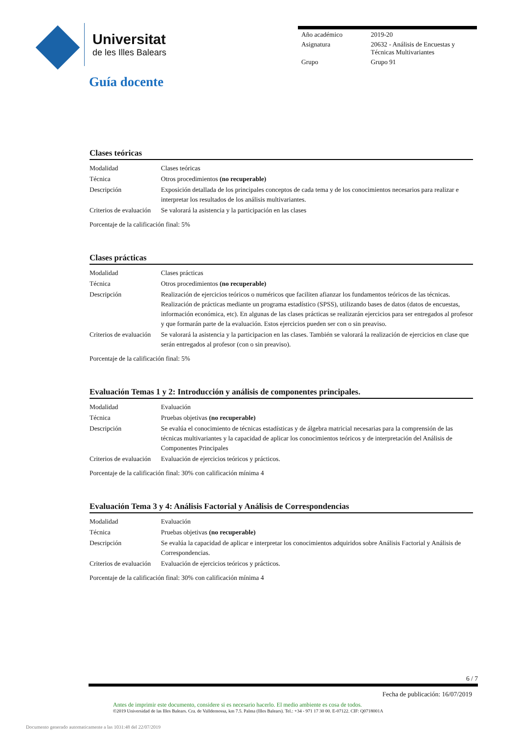Universitat
de les Illes Balears
| Año académico | 2019-20 |
| Asignatura | 20632 - Análisis de Encuestas y Técnicas Multivariantes |
| Grupo | Grupo 91 |
Guía docente
Clases teóricas
| Modalidad | Clases teóricas |
| Técnica | Otros procedimientos (no recuperable) |
| Descripción | Exposición detallada de los principales conceptos de cada tema y de los conocimientos necesarios para realizar e interpretar los resultados de los análisis multivariantes. |
| Criterios de evaluación | Se valorará la asistencia y la participación en las clases |
Porcentaje de la calificación final: 5%
Clases prácticas
| Modalidad | Clases prácticas |
| Técnica | Otros procedimientos (no recuperable) |
| Descripción | Realización de ejercicios teóricos o numéricos que faciliten afianzar los fundamentos teóricos de las técnicas. Realización de prácticas mediante un programa estadístico (SPSS), utilizando bases de datos (datos de encuestas, información económica, etc). En algunas de las clases prácticas se realizarán ejercicios para ser entregados al profesor y que formarán parte de la evaluación. Estos ejercicios pueden ser con o sin preaviso. |
| Criterios de evaluación | Se valorará la asistencia y la participacion en las clases. También se valorará la realización de ejercicios en clase que serán entregados al profesor (con o sin preaviso). |
Porcentaje de la calificación final: 5%
Evaluación Temas 1 y 2: Introducción y análisis de componentes principales.
| Modalidad | Evaluación |
| Técnica | Pruebas objetivas (no recuperable) |
| Descripción | Se evalúa el conocimiento de técnicas estadísticas y de álgebra matricial necesarias para la comprensión de las técnicas multivariantes y la capacidad de aplicar los conocimientos teóricos y de interpretación del Análisis de Componentes Principales |
| Criterios de evaluación | Evaluación de ejercicios teóricos y prácticos. |
Porcentaje de la calificación final: 30% con calificación mínima 4
Evaluación Tema 3 y 4: Análisis Factorial y Análisis de Correspondencias
| Modalidad | Evaluación |
| Técnica | Pruebas objetivas (no recuperable) |
| Descripción | Se evalúa la capacidad de aplicar e interpretar los conocimientos adquiridos sobre Análisis Factorial y Análisis de Correspondencias. |
| Criterios de evaluación | Evaluación de ejercicios teóricos y prácticos. |
Porcentaje de la calificación final: 30% con calificación mínima 4
6 / 7
Fecha de publicación: 16/07/2019
Antes de imprimir este documento, considere si es necesario hacerlo. El medio ambiente es cosa de todos.
©2019 Universidad de las Illes Balears. Cra. de Valldemossa, km 7.5. Palma (Illes Balears). Tel.: +34 - 971 17 30 00. E-07122. CIF: Q0718001A
Documento generado automaticamente a las 1031:48 del 22/07/2019